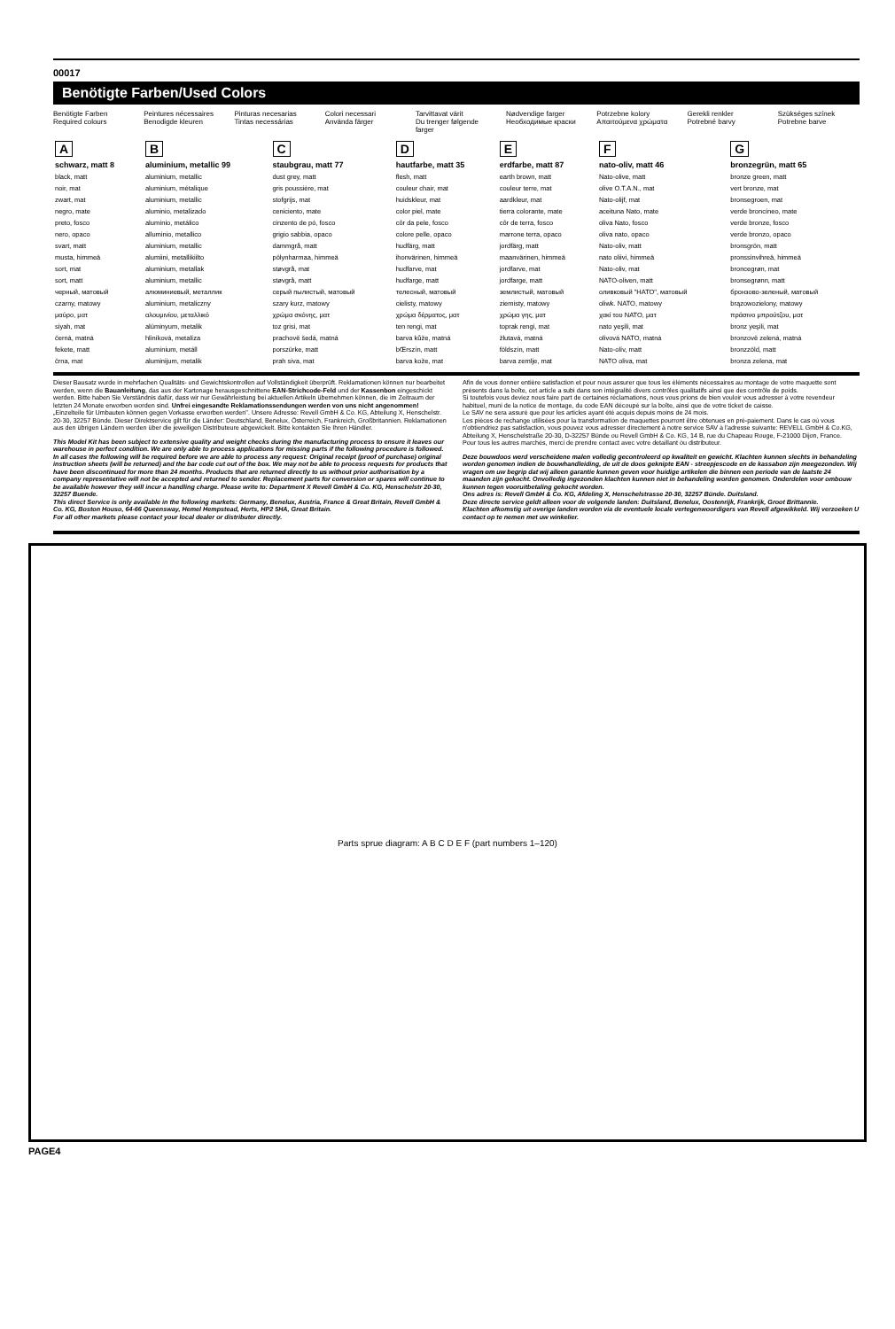00017
Benötigte Farben/Used Colors
Benötigte Farben
Required colours
Peintures nécessaires
Benodigde kleuren
Pinturas necesarias
Tintas necessárias
Colori necessari
Använda färger
Tarvittavat värit
Du trenger følgende farger
Nødvendige farger
Необходимые краски
Potrzebne kolory
Απαιτούμενα χρώματα
Gerekli renkler
Potrebné barvy
Szükséges színek
Potrebne barve
| A | B | C | D | E | F | G |
| --- | --- | --- | --- | --- | --- | --- |
| schwarz, matt 8 | aluminium, metallic 99 | staubgrau, matt 77 | hautfarbe, matt 35 | erdfarbe, matt 87 | nato-oliv, matt 46 | bronzegrün, matt 65 |
| black, matt noir, mat zwart, mat negro, mate preto, fosco nero, opaco svart, matt musta, himmeä sort, mat sort, matt черный, матовый czarny, matowy μαύρο, ματ siyah, mat černá, matná fekete, matt črna, mat | aluminium, metallic aluminium, métalique aluminium, metallic aluminio, metalizado alumínio, metálico alluminio, metallico aluminium, metallic alumiini, metallikiilto aluminium, metallak aluminium, metallic алюминиевый, металлик aluminium, metaliczny αλουμινίου, μεταλλικό alüminyum, metalik hliníková, metalíza alumínium, metáll aluminijum, metalik | dust grey, matt gris poussière, mat stofgrijs, mat ceniciento, mate cinzento de pó, fosco grigio sabbia, opaco dammgrå, matt pölynharmaa, himmeä støvgrå, mat støvgrå, matt серый пылистый, матовый szary kurz, matowy χρώμα σκόνης, ματ toz grisi, mat prachově šedá, matná porszürke, matt prah siva, mat | flesh, matt couleur chair, mat huidskleur, mat color piel, mate côr da pele, fosco colore pelle, opaco hudfärg, matt ihonvärinen, himmeä hudfarve, mat hudfarge, matt телесный, матовый cielisty, matowy χρώμα δέρματος, ματ ten rengi, mat barva kůže, matná bŒrszín, matt barva kože, mat | earth brown, matt couleur terre, mat aardkleur, mat tierra colorante, mate côr de terra, fosco marrone terra, opaco jordfärg, matt maanvärinen, himmeä jordfarve, mat jordfarge, matt землистый, матовый ziemisty, matowy χρώμα γης, ματ toprak rengi, mat žlutavá, matná földszín, matt barva zemlje, mat | Nato-olive, matt olive O.T.A.N., mat Nato-olijf, mat aceituna Nato, mate oliva Nato, fosco oliva nato, opaco Nato-oliv, matt nato oliivi, himmeä Nato-oliv, mat NATO-oliven, matt оливковый "НАТО", матовый oliwk. NATO, matowy χακί του NATO, ματ nato yeşili, mat olivová NATO, matná Nato-olív, matt NATO oliva, mat | bronze green, matt vert bronze, mat bronsegroen, mat verde broncíneo, mate verde bronze, fosco verde bronzo, opaco bronsgrön, matt pronssinvihreä, himmeä broncegrøn, mat bronsegrønn, matt бронзово-зеленый, матовый brązowozielony, matowy πράσινο μπρούτζου, ματ bronz yeşili, mat bronzově zelená, matná bronzzöld, matt bronza zelena, mat |
Dieser Bausatz wurde in mehrfachen Qualitäts- und Gewichtskontrollen auf Vollständigkeit überprüft. Reklamationen können nur bearbeitet werden, wenn die Bauanleitung, das aus der Kartonage herausgeschnittene EAN-Strichcode-Feld und der Kassenbon eingeschickt werden. Bitte haben Sie Verständnis dafür, dass wir nur Gewährleistung bei aktuellen Artikeln übernehmen können, die im Zeitraum der letzten 24 Monate erworben worden sind. Unfrei eingesandte Reklamationssendungen werden von uns nicht angenommen!
„Einzelteile für Umbauten können gegen Vorkasse erworben werden". Unsere Adresse: Revell GmbH & Co. KG, Abteilung X, Henschelstr. 20-30, 32257 Bünde. Dieser Direktservice gilt für die Länder: Deutschland, Benelux, Österreich, Frankreich, Großbritannien. Reklamationen aus den übrigen Ländern werden über die jeweiligen Distributeure abgewickelt. Bitte kontakten Sie Ihren Händler.
This Model Kit has been subject to extensive quality and weight checks during the manufacturing process to ensure it leaves our warehouse in perfect condition. We are only able to process applications for missing parts if the following procedure is followed. In all cases the following will be required before we are able to process any request: Original receipt (proof of purchase) original instruction sheets (will be returned) and the bar code cut out of the box. We may not be able to process requests for products that have been discontinued for more than 24 months. Products that are returned directly to us without prior authorisation by a company representative will not be accepted and returned to sender. Replacement parts for conversion or spares will continue to be available however they will incur a handling charge. Please write to: Department X Revell GmbH & Co. KG, Henschelstr 20-30, 32257 Buende.
This direct Service is only available in the following markets: Germany, Benelux, Austria, France & Great Britain, Revell GmbH & Co. KG, Boston Houso, 64-66 Queensway, Hemel Hempstead, Herts, HP2 5HA, Great Britain.
For all other markets please contact your local dealer or distributer directly.
Afin de vous donner entière satisfaction et pour nous assurer que tous les éléments nécessaires au montage de votre maquette sont présents dans la boîte, cet article a subi dans son intégralité divers contrôles qualitatifs ainsi que des contrôle de poids.
Si toutefois vous deviez nous faire part de certaines réclamations, nous vous prions de bien vouloir vous adresser à votre revendeur habituel, muni de la notice de montage, du code EAN découpé sur la boîte, ainsi que de votre ticket de caisse.
Le SAV ne sera assuré que pour les articles ayant été acquis depuis moins de 24 mois.
Les pièces de rechange utilisées pour la transformation de maquettes pourront être obtenues en pré-paiement. Dans le cas où vous n'obtiendriez pas satisfaction, vous pouvez vous adresser directement à notre service SAV à l'adresse suivante: REVELL GmbH & Co.KG, Abteilung X, Henschelstraße 20-30, D-32257 Bünde ou Revell GmbH & Co. KG, 14 B, rue du Chapeau Rouge, F-21000 Dijon, France.
Pour tous les autres marchés, merci de prendre contact avec votre detaillant òu distributeur.
Deze bouwdoos werd verscheidene malen volledig gecontroleerd op kwaliteit en gewicht. Klachten kunnen slechts in behandeling worden genomen indien de bouwhandleiding, de uit de doos geknipte EAN - streepjescode en de kassabon zijn meegezonden. Wij vragen om uw begrip dat wij alleen garantie kunnen geven voor huidige artikelen die binnen een periode van de laatste 24 maanden zijn gekocht. Onvolledig ingezonden klachten kunnen niet in behandeling worden genomen. Onderdelen voor ombouw kunnen tegen vooruitbetaling gekocht worden.
Ons adres is: Revell GmbH & Co. KG, Afdeling X, Henschelstrasse 20-30, 32257 Bünde. Duitsland.
Deze directe service geldt alleen voor de volgende landen: Duitsland, Benelux, Oostenrijk, Frankrijk, Groot Brittannïe.
Klachten afkomstig uit overige landen worden via de eventuele locale vertegenwoordigers van Revell afgewikkeld. Wij verzoeken U contact op te nemen met uw winkelier.
Parts sprue diagram: A B C D E F (part numbers 1–120)
PAGE4